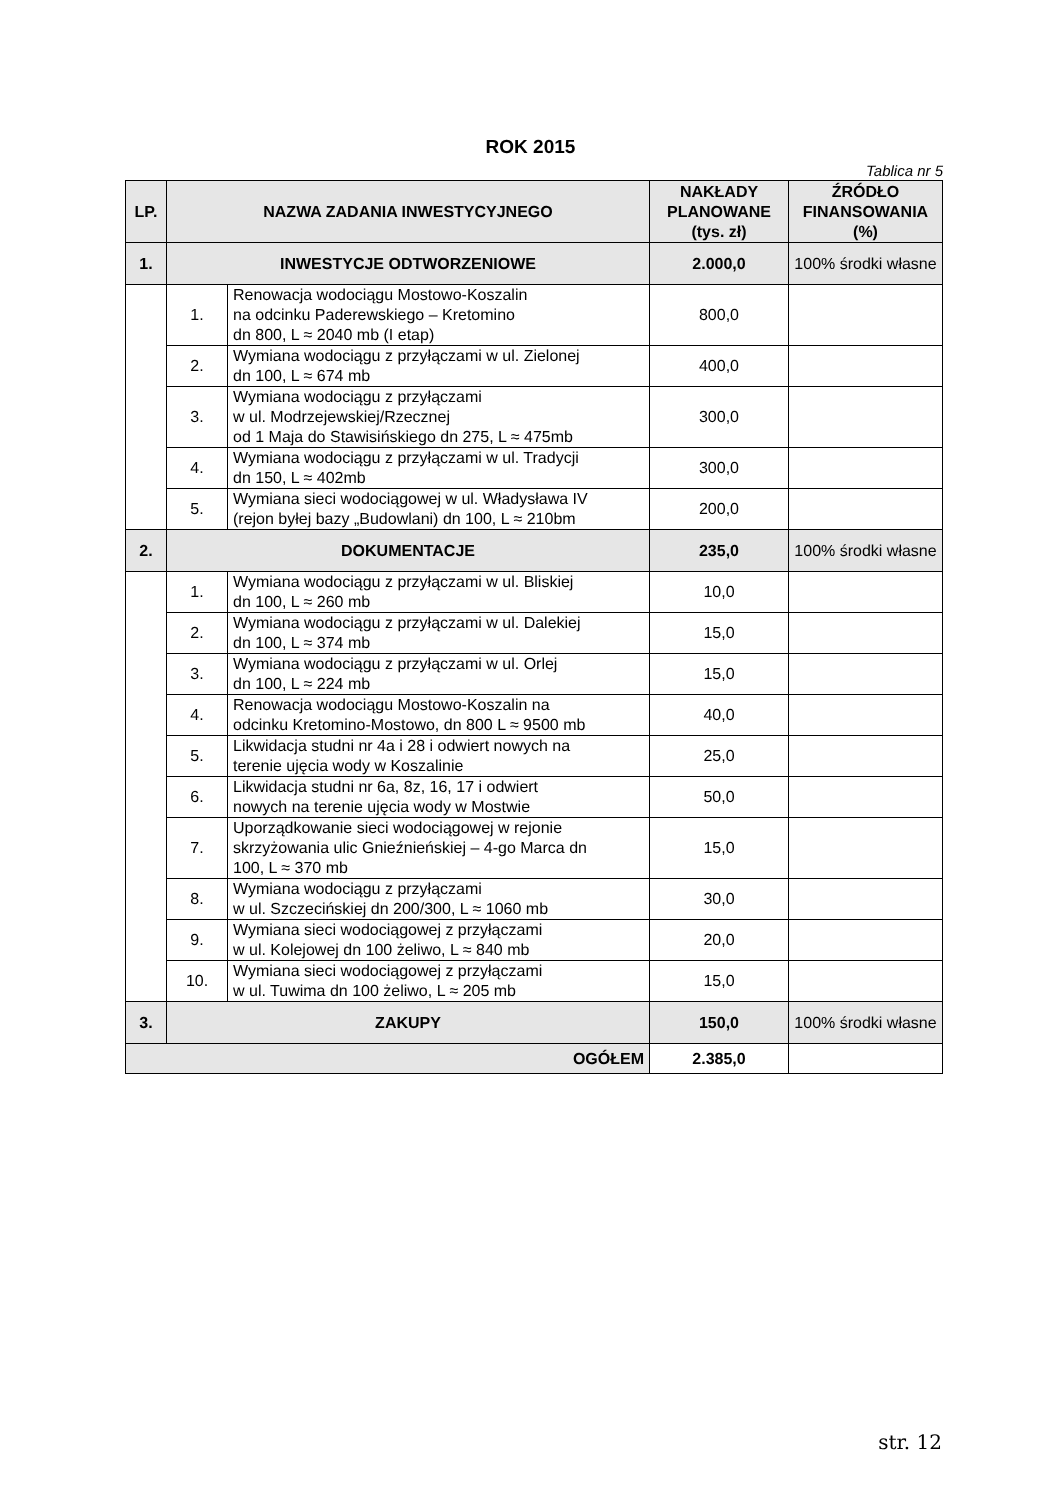ROK 2015
Tablica nr 5
| LP. | NAZWA ZADANIA INWESTYCYJNEGO | | NAKŁADY PLANOWANE (tys. zł) | ŹRÓDŁO FINANSOWANIA (%) |
| --- | --- | --- | --- | --- |
| 1. | INWESTYCJE ODTWORZENIOWE | | 2.000,0 | 100% środki własne |
| | 1. | Renowacja wodociągu Mostowo-Koszalin na odcinku Paderewskiego – Kretomino dn 800, L ≈ 2040 mb (I etap) | 800,0 | |
| | 2. | Wymiana wodociągu z przyłączami w ul. Zielonej dn 100, L ≈ 674 mb | 400,0 | |
| | 3. | Wymiana wodociągu z przyłączami w ul. Modrzejewskiej/Rzecznej od 1 Maja do Stawisińskiego dn 275, L ≈ 475mb | 300,0 | |
| | 4. | Wymiana wodociągu z przyłączami w ul. Tradycji dn 150, L ≈ 402mb | 300,0 | |
| | 5. | Wymiana sieci wodociągowej w ul. Władysława IV (rejon byłej bazy „Budowlani) dn 100, L ≈ 210bm | 200,0 | |
| 2. | DOKUMENTACJE | | 235,0 | 100% środki własne |
| | 1. | Wymiana wodociągu z przyłączami w ul. Bliskiej dn 100, L ≈ 260 mb | 10,0 | |
| | 2. | Wymiana wodociągu z przyłączami w ul. Dalekiej dn 100, L ≈ 374 mb | 15,0 | |
| | 3. | Wymiana wodociągu z przyłączami w ul. Orlej dn 100, L ≈ 224 mb | 15,0 | |
| | 4. | Renowacja wodociągu Mostowo-Koszalin na odcinku Kretomino-Mostowo, dn 800 L ≈ 9500 mb | 40,0 | |
| | 5. | Likwidacja studni nr 4a i 28 i odwiert nowych na terenie ujęcia wody w Koszalinie | 25,0 | |
| | 6. | Likwidacja studni nr 6a, 8z, 16, 17 i odwiert nowych na terenie ujęcia wody w Mostwie | 50,0 | |
| | 7. | Uporządkowanie sieci wodociągowej w rejonie skrzyżowania ulic Gnieźnieńskiej – 4-go Marca dn 100, L ≈ 370 mb | 15,0 | |
| | 8. | Wymiana wodociągu z przyłączami w ul. Szczecińskiej dn 200/300, L ≈ 1060 mb | 30,0 | |
| | 9. | Wymiana sieci wodociągowej z przyłączami w ul. Kolejowej dn 100 żeliwo, L ≈ 840 mb | 20,0 | |
| | 10. | Wymiana sieci wodociągowej z przyłączami w ul. Tuwima dn 100 żeliwo, L ≈ 205 mb | 15,0 | |
| 3. | ZAKUPY | | 150,0 | 100% środki własne |
| OGÓŁEM | | | 2.385,0 | |
str. 12